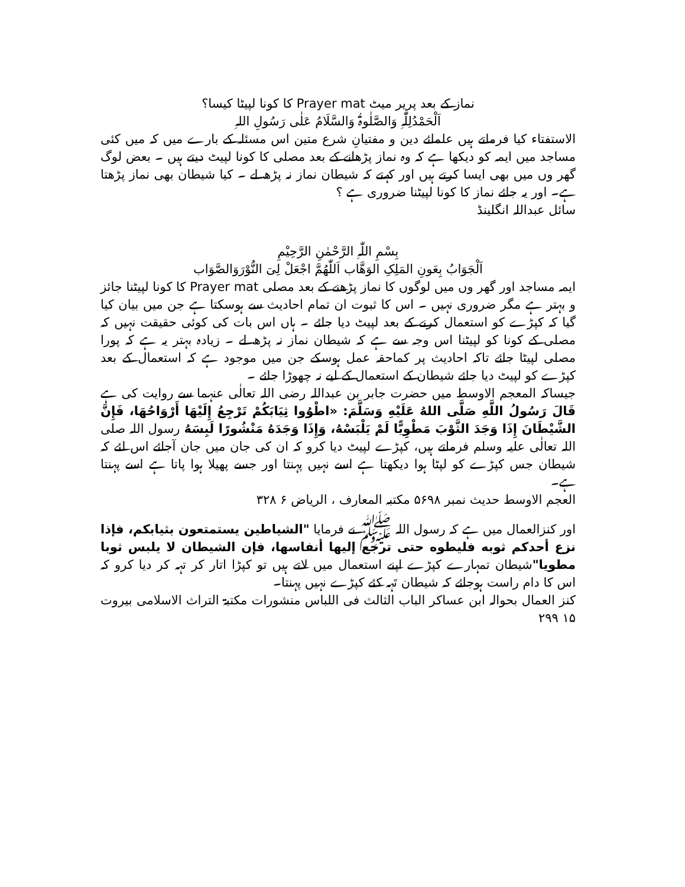نماز کے بعد پریر میٹ Prayer mat کا کونا لپیٹا کیسا؟
اَلْحَمْدُلِلّٰہِ وَالصَّلٰوۃُ وَالسَّلَامُ عَلٰی رَسُولِ اللہِ
الاستفتاء کیا فرماتے ہیں علمائے دین و مفتیانِ شرع متین اس مسئلہ کے بارے میں کہ میں کئی مساجد میں ایمہ کو دیکھا ہے کہ وہ نماز پڑھانے کے بعد مصلی کا کونا لپیٹ دیتے ہیں ۔ بعض لوگ گھر وں میں بھی ایسا کرتے ہیں اور کہتے کہ شیطان نماز نہ پڑھ لے ۔ کیا شیطان بھی نماز پڑھتا ہے۔ اور یہ جائے نماز کا کونا لپیٹنا ضروری ہے ؟
سائل عبداللہ انگلینڈ
بِسْمِ اللّٰہِ الرَّحْمٰنِ الرَّحِیْمِ
اَلْجَوَابُ بِعَونِ المَلِکِ الوَھَّاب اَللّٰھُمَّ اجْعَلْ لِیَ النُّوْرَوَالصَّوَاب
ایمہ مساجد اور گھر وں میں لوگوں کا نماز پڑھنے کے بعد مصلی Prayer mat کا کونا لپیٹنا جائز و بہتر ہے مگر ضروری نہیں ۔ اس کا ثبوت ان تمام احادیث سے ہوسکتا ہے جن میں بیان کیا گیا کہ کپڑے کو استعمال کرنے کے بعد لپیٹ دیا جائے ۔ ہاں اس بات کی کوئی حقیقت نہیں کہ مصلی کے کونا کو لپیٹنا اس وجہ سے ہے کہ شیطان نماز نہ پڑھ لے ۔ زیادہ بہتر یہ ہے کہ پورا مصلی لپیٹا جائے تاکہ احادیث پر کماحقہ عمل ہوسکے جن میں موجود ہے کہ استعمال کے بعد کپڑے کو لپیٹ دیا جائے شیطان کے استعمال کے لیے نہ چھوڑا جائے ۔
جیساکہ المعجم الاوسط میں حضرت جابر بن عبداللہ رضی اللہ تعالٰی عنہما سے روایت کی ہے قَالَ رَسُولُ اللَّهِ صَلَّى اللهُ عَلَيْهِ وَسَلَّمَ: «اطْوُوا ثِيَابَكُمْ تَرْجِعُ إِلَيْهَا أَرْوَاحُهَا، فَإِنَّ الشَّيْطَانَ إِذَا وَجَدَ الثَّوْبَ مَطْوِيًّا لَمْ يَلْبَسْهُ، وَإِذَا وَجَدَهُ مَنْشُورًا لَبِسَهُ رسول اللہ صلی اللہ تعالٰی علیہ وسلم فرماتے ہیں، کپڑے لپیٹ دیا کرو کہ ان کی جان میں جان آجائے اس لئے کہ شیطان جس کپڑے کو لپٹا ہوا دیکھتا ہے اسے نہیں پہنتا اور جسے پھیلا ہوا پاتا ہے اسے پہنتا ہے۔
العجم الاوسط حدیث نمبر ۵۶۹۸ مکتبہ المعارف ، الریاض ۶ ۳۲۸
اور کنزالعمال میں ہے کہ رسول اللہ ﷺ نے فرمایا "الشياطين يستمتعون بثيابكم، فإذا نزع أحدكم ثوبه فليطوه حتى ترجع إليها أنفاسها، فإن الشيطان لا يلبس ثوبا مطويا"شیطان تمہارے کپڑے اپنے استعمال میں لاتے ہیں تو کپڑا اتار کر تہہ کر دیا کرو کہ اس کا دام راست ہوجائے کہ شیطان تَہہ کئے کپڑے نہیں پہنتا۔
کنز العمال بحوالہ ابن عساکر الباب الثالث فی اللباس منشورات مکتبۃ التراث الاسلامی بیروت ۱۵ ۲۹۹